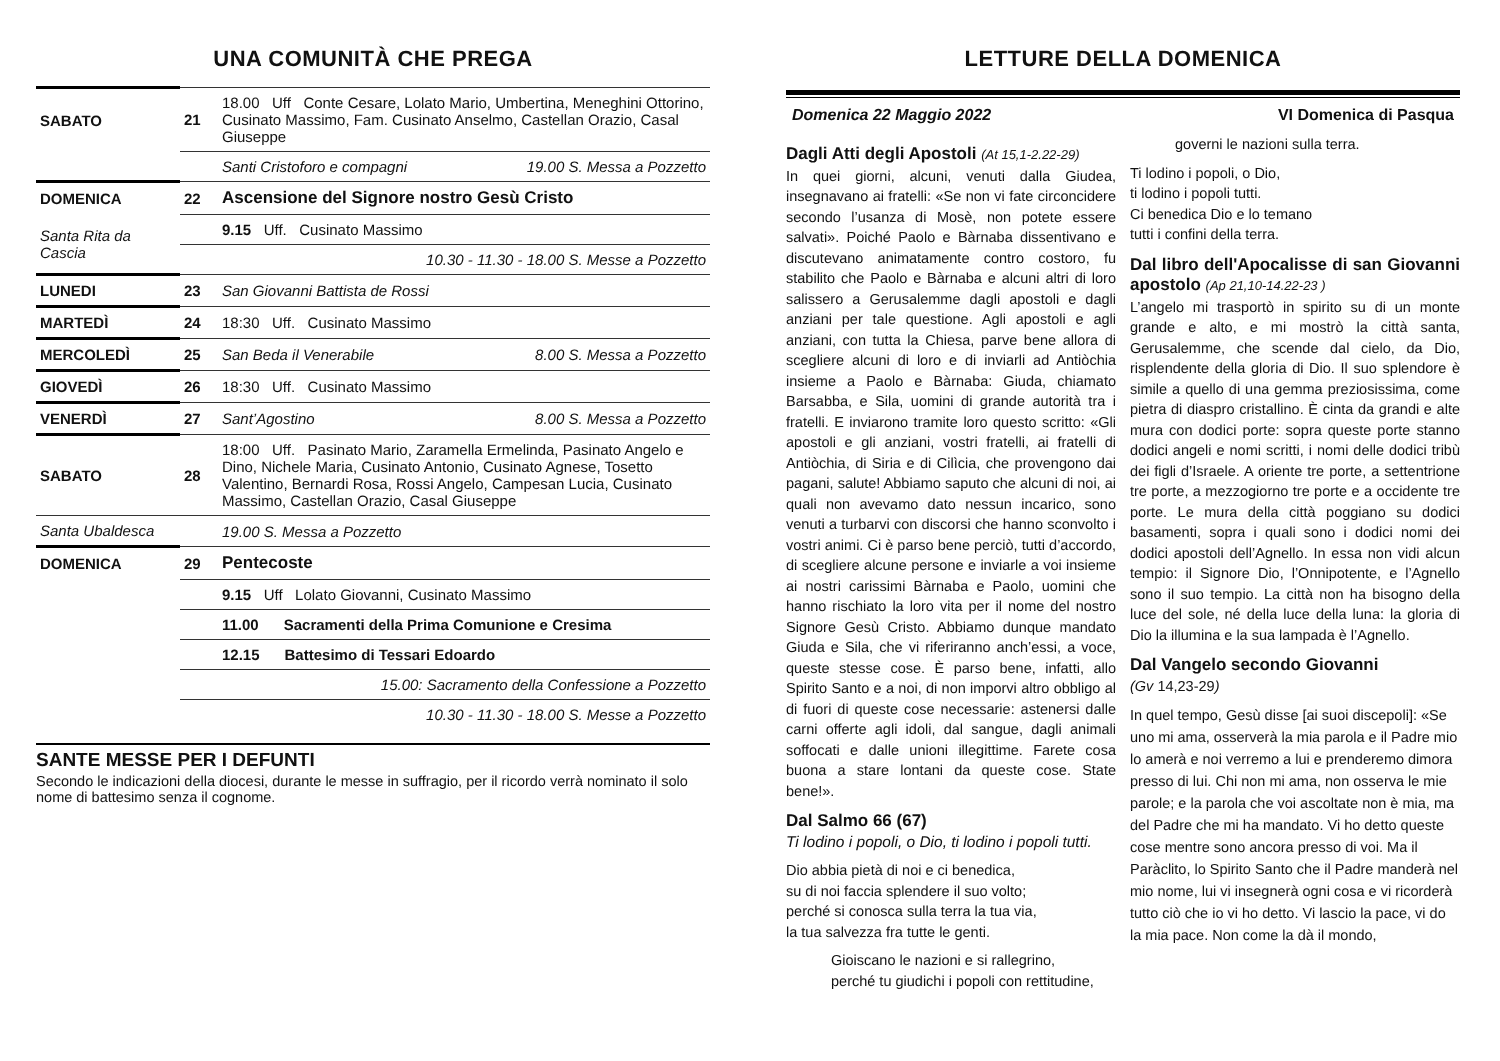UNA COMUNITÀ CHE PREGA
| SABATO | 21 | 18.00 Uff Conte Cesare, Lolato Mario, Umbertina, Meneghini Ottorino, Cusinato Massimo, Fam. Cusinato Anselmo, Castellan Orazio, Casal Giuseppe | |
| | | Santi Cristoforo e compagni | 19.00 S. Messa a Pozzetto |
| DOMENICA | 22 | Ascensione del Signore nostro Gesù Cristo | |
| Santa Rita da Cascia | | 9.15 Uff. Cusinato Massimo | |
| | | 10.30 - 11.30 - 18.00 S. Messe a Pozzetto | |
| LUNEDI | 23 | San Giovanni Battista de Rossi | |
| MARTEDÌ | 24 | 18:30 Uff. Cusinato Massimo | |
| MERCOLEDÌ | 25 | San Beda il Venerabile | 8.00 S. Messa a Pozzetto |
| GIOVEDÌ | 26 | 18:30 Uff. Cusinato Massimo | |
| VENERDÌ | 27 | Sant’Agostino | 8.00 S. Messa a Pozzetto |
| SABATO | 28 | 18:00 Uff. Pasinato Mario, Zaramella Ermelinda, Pasinato Angelo e Dino, Nichele Maria, Cusinato Antonio, Cusinato Agnese, Tosetto Valentino, Bernardi Rosa, Rossi Angelo, Campesan Lucia, Cusinato Massimo, Castellan Orazio, Casal Giuseppe | |
| Santa Ubaldesca | | 19.00 S. Messa a Pozzetto | |
| DOMENICA | 29 | Pentecoste | |
| | | 9.15 Uff Lolato Giovanni, Cusinato Massimo | |
| | | 11.00 Sacramenti della Prima Comunione e Cresima | |
| | | 12.15 Battesimo di Tessari Edoardo | |
| | | 15.00: Sacramento della Confessione a Pozzetto | |
| | | 10.30 - 11.30 - 18.00 S. Messe a Pozzetto | |
SANTE MESSE PER I DEFUNTI
Secondo le indicazioni della diocesi, durante le messe in suffragio, per il ricordo verrà nominato il solo nome di battesimo senza il cognome.
LETTURE DELLA DOMENICA
Domenica 22 Maggio 2022 VI Domenica di Pasqua
Dagli Atti degli Apostoli (At 15,1-2.22-29)
In quei giorni, alcuni, venuti dalla Giudea, insegnavano ai fratelli: «Se non vi fate circoncidere secondo l’usanza di Mosè, non potete essere salvati». Poiché Paolo e Bàrnaba dissentivano e discutevano animatamente contro costoro, fu stabilito che Paolo e Bàrnaba e alcuni altri di loro salissero a Gerusalemme dagli apostoli e dagli anziani per tale questione. Agli apostoli e agli anziani, con tutta la Chiesa, parve bene allora di scegliere alcuni di loro e di inviarli ad Antiòchia insieme a Paolo e Bàrnaba: Giuda, chiamato Barsabba, e Sila, uomini di grande autorità tra i fratelli. E inviarono tramite loro questo scritto: «Gli apostoli e gli anziani, vostri fratelli, ai fratelli di Antiòchia, di Siria e di Cilìcia, che provengono dai pagani, salute! Abbiamo saputo che alcuni di noi, ai quali non avevamo dato nessun incarico, sono venuti a turbarvi con discorsi che hanno sconvolto i vostri animi. Ci è parso bene perciò, tutti d’accordo, di scegliere alcune persone e inviarle a voi insieme ai nostri carissimi Bàrnaba e Paolo, uomini che hanno rischiato la loro vita per il nome del nostro Signore Gesù Cristo. Abbiamo dunque mandato Giuda e Sila, che vi riferiranno anch’essi, a voce, queste stesse cose. È parso bene, infatti, allo Spirito Santo e a noi, di non imporvi altro obbligo al di fuori di queste cose necessarie: astenersi dalle carni offerte agli idoli, dal sangue, dagli animali soffocati e dalle unioni illegittime. Farete cosa buona a stare lontani da queste cose. State bene!».
Dal Salmo 66 (67)
Ti lodino i popoli, o Dio, ti lodino i popoli tutti.
Dio abbia pietà di noi e ci benedica,
su di noi faccia splendere il suo volto;
perché si conosca sulla terra la tua via,
la tua salvezza fra tutte le genti.
Gioiscano le nazioni e si rallegrino,
perché tu giudichi i popoli con rettitudine,
governi le nazioni sulla terra.
Ti lodino i popoli, o Dio,
ti lodino i popoli tutti.
Ci benedica Dio e lo temano
tutti i confini della terra.
Dal libro dell'Apocalisse di san Giovanni apostolo (Ap 21,10-14.22-23 )
L’angelo mi trasportò in spirito su di un monte grande e alto, e mi mostrò la città santa, Gerusalemme, che scende dal cielo, da Dio, risplendente della gloria di Dio. Il suo splendore è simile a quello di una gemma preziosissima, come pietra di diaspro cristallino. È cinta da grandi e alte mura con dodici porte: sopra queste porte stanno dodici angeli e nomi scritti, i nomi delle dodici tribù dei figli d’Israele. A oriente tre porte, a settentrione tre porte, a mezzogiorno tre porte e a occidente tre porte. Le mura della città poggiano su dodici basamenti, sopra i quali sono i dodici nomi dei dodici apostoli dell’Agnello. In essa non vidi alcun tempio: il Signore Dio, l’Onnipotente, e l’Agnello sono il suo tempio. La città non ha bisogno della luce del sole, né della luce della luna: la gloria di Dio la illumina e la sua lampada è l’Agnello.
Dal Vangelo secondo Giovanni
(Gv 14,23-29)
In quel tempo, Gesù disse [ai suoi discepoli]: «Se uno mi ama, osserverà la mia parola e il Padre mio lo amerà e noi verremo a lui e prenderemo dimora presso di lui. Chi non mi ama, non osserva le mie parole; e la parola che voi ascoltate non è mia, ma del Padre che mi ha mandato. Vi ho detto queste cose mentre sono ancora presso di voi. Ma il Paràclito, lo Spirito Santo che il Padre manderà nel mio nome, lui vi insegnerà ogni cosa e vi ricorderà tutto ciò che io vi ho detto. Vi lascio la pace, vi do la mia pace. Non come la dà il mondo,